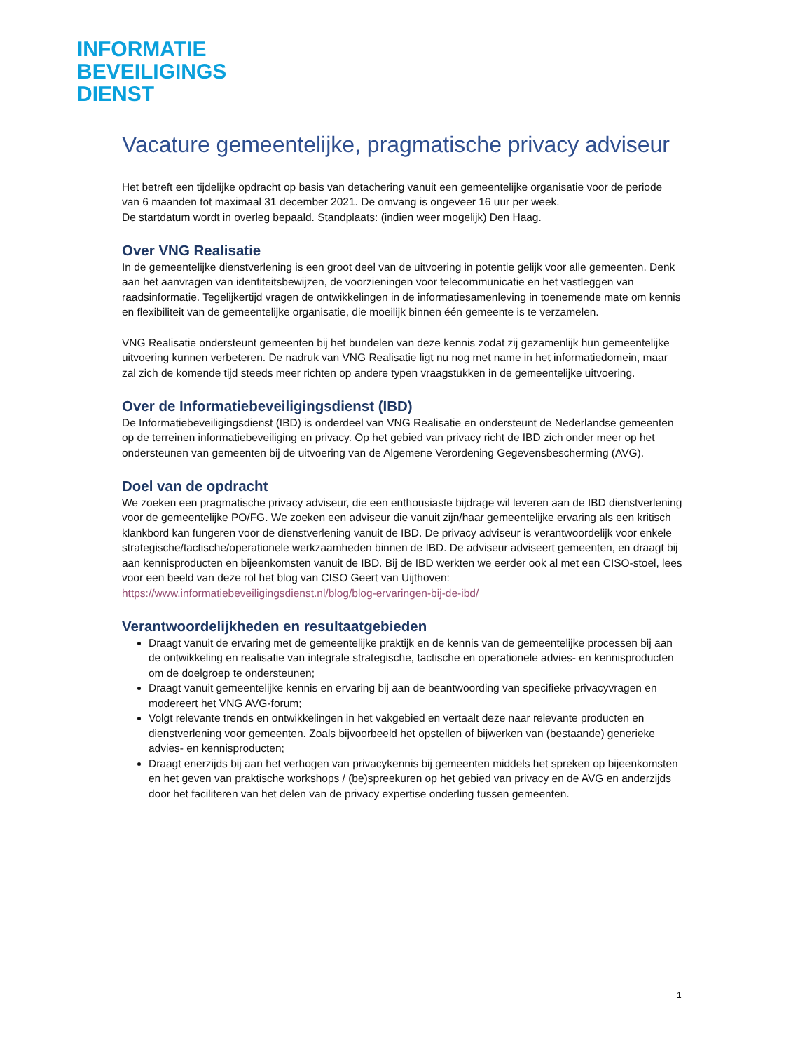INFORMATIE
BEVEILIGINGS
DIENST
Vacature gemeentelijke, pragmatische privacy adviseur
Het betreft een tijdelijke opdracht op basis van detachering vanuit een gemeentelijke organisatie voor de periode van 6 maanden tot maximaal 31 december 2021. De omvang is ongeveer 16 uur per week.
De startdatum wordt in overleg bepaald. Standplaats: (indien weer mogelijk) Den Haag.
Over VNG Realisatie
In de gemeentelijke dienstverlening is een groot deel van de uitvoering in potentie gelijk voor alle gemeenten. Denk aan het aanvragen van identiteitsbewijzen, de voorzieningen voor telecommunicatie en het vastleggen van raadsinformatie. Tegelijkertijd vragen de ontwikkelingen in de informatiesamenleving in toenemende mate om kennis en flexibiliteit van de gemeentelijke organisatie, die moeilijk binnen één gemeente is te verzamelen.
VNG Realisatie ondersteunt gemeenten bij het bundelen van deze kennis zodat zij gezamenlijk hun gemeentelijke uitvoering kunnen verbeteren. De nadruk van VNG Realisatie ligt nu nog met name in het informatiedomein, maar zal zich de komende tijd steeds meer richten op andere typen vraagstukken in de gemeentelijke uitvoering.
Over de Informatiebeveiligingsdienst (IBD)
De Informatiebeveiligingsdienst (IBD) is onderdeel van VNG Realisatie en ondersteunt de Nederlandse gemeenten op de terreinen informatiebeveiliging en privacy. Op het gebied van privacy richt de IBD zich onder meer op het ondersteunen van gemeenten bij de uitvoering van de Algemene Verordening Gegevensbescherming (AVG).
Doel van de opdracht
We zoeken een pragmatische privacy adviseur, die een enthousiaste bijdrage wil leveren aan de IBD dienstverlening voor de gemeentelijke PO/FG. We zoeken een adviseur die vanuit zijn/haar gemeentelijke ervaring als een kritisch klankbord kan fungeren voor de dienstverlening vanuit de IBD. De privacy adviseur is verantwoordelijk voor enkele strategische/tactische/operationele werkzaamheden binnen de IBD. De adviseur adviseert gemeenten, en draagt bij aan kennisproducten en bijeenkomsten vanuit de IBD. Bij de IBD werkten we eerder ook al met een CISO-stoel, lees voor een beeld van deze rol het blog van CISO Geert van Uijthoven: https://www.informatiebeveiligingsdienst.nl/blog/blog-ervaringen-bij-de-ibd/
Verantwoordelijkheden en resultaatgebieden
Draagt vanuit de ervaring met de gemeentelijke praktijk en de kennis van de gemeentelijke processen bij aan de ontwikkeling en realisatie van integrale strategische, tactische en operationele advies- en kennisproducten om de doelgroep te ondersteunen;
Draagt vanuit gemeentelijke kennis en ervaring bij aan de beantwoording van specifieke privacyvragen en modereert het VNG AVG-forum;
Volgt relevante trends en ontwikkelingen in het vakgebied en vertaalt deze naar relevante producten en dienstverlening voor gemeenten. Zoals bijvoorbeeld het opstellen of bijwerken van (bestaande) generieke advies- en kennisproducten;
Draagt enerzijds bij aan het verhogen van privacykennis bij gemeenten middels het spreken op bijeenkomsten en het geven van praktische workshops / (be)spreekuren op het gebied van privacy en de AVG en anderzijds door het faciliteren van het delen van de privacy expertise onderling tussen gemeenten.
1